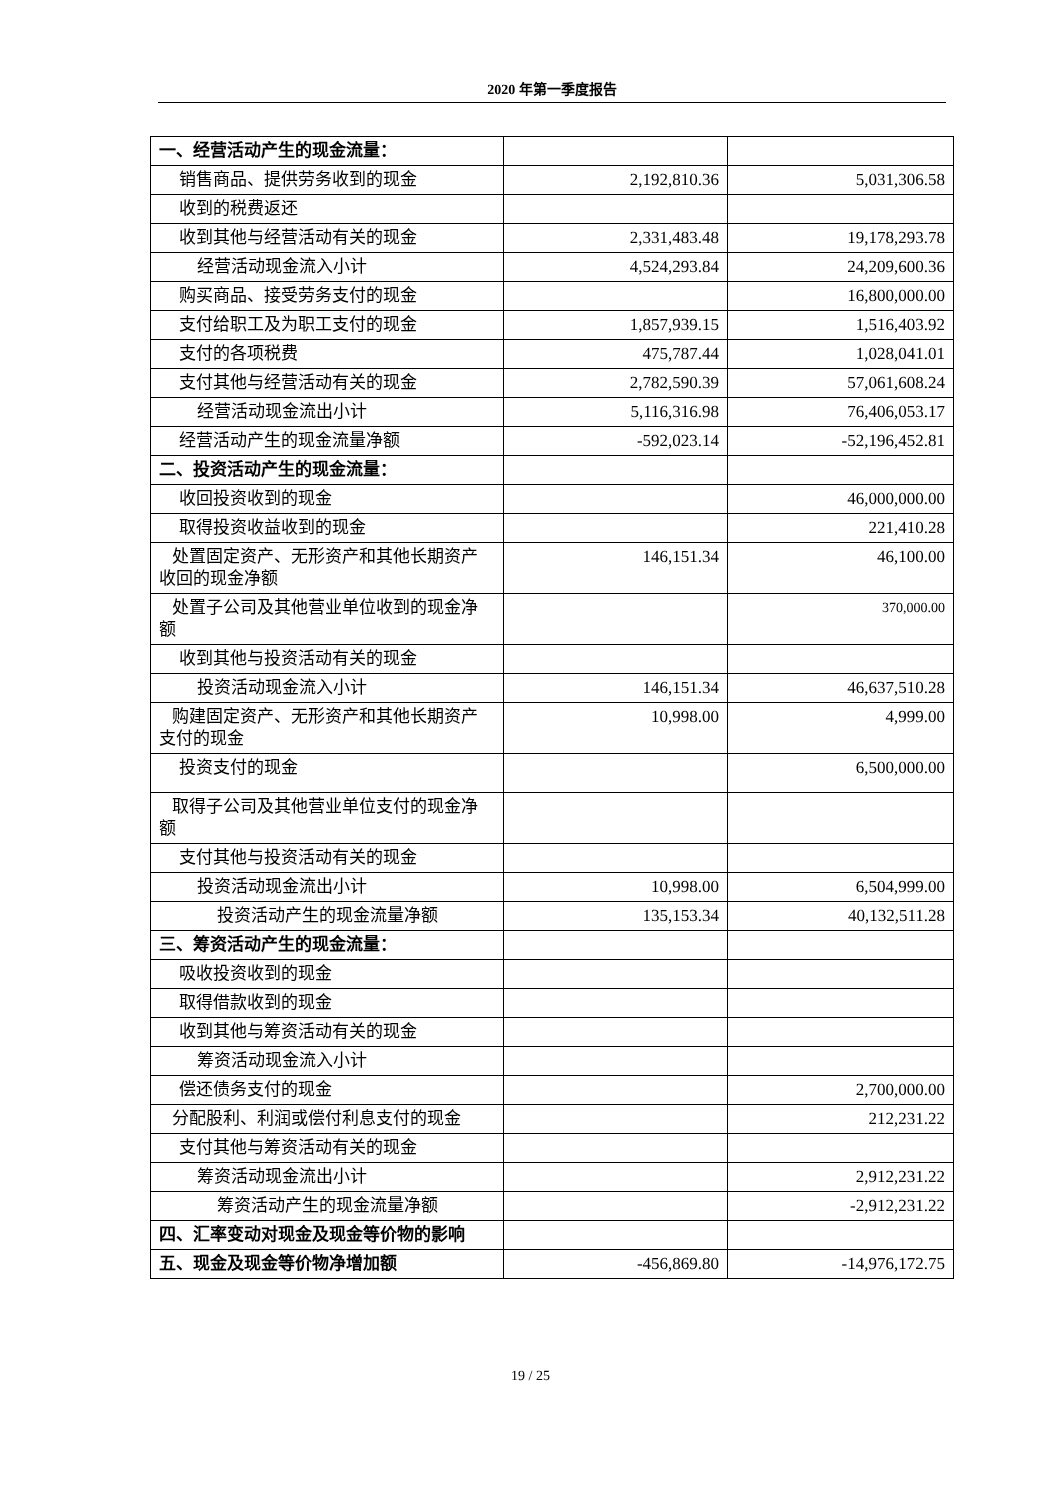2020 年第一季度报告
| 一、经营活动产生的现金流量： | | |
| 销售商品、提供劳务收到的现金 | 2,192,810.36 | 5,031,306.58 |
| 收到的税费返还 | | |
| 收到其他与经营活动有关的现金 | 2,331,483.48 | 19,178,293.78 |
| 经营活动现金流入小计 | 4,524,293.84 | 24,209,600.36 |
| 购买商品、接受劳务支付的现金 | | 16,800,000.00 |
| 支付给职工及为职工支付的现金 | 1,857,939.15 | 1,516,403.92 |
| 支付的各项税费 | 475,787.44 | 1,028,041.01 |
| 支付其他与经营活动有关的现金 | 2,782,590.39 | 57,061,608.24 |
| 经营活动现金流出小计 | 5,116,316.98 | 76,406,053.17 |
| 经营活动产生的现金流量净额 | -592,023.14 | -52,196,452.81 |
| 二、投资活动产生的现金流量： | | |
| 收回投资收到的现金 | | 46,000,000.00 |
| 取得投资收益收到的现金 | | 221,410.28 |
| 处置固定资产、无形资产和其他长期资产收回的现金净额 | 146,151.34 | 46,100.00 |
| 处置子公司及其他营业单位收到的现金净额 | | 370,000.00 |
| 收到其他与投资活动有关的现金 | | |
| 投资活动现金流入小计 | 146,151.34 | 46,637,510.28 |
| 购建固定资产、无形资产和其他长期资产支付的现金 | 10,998.00 | 4,999.00 |
| 投资支付的现金 | | 6,500,000.00 |
| 取得子公司及其他营业单位支付的现金净额 | | |
| 支付其他与投资活动有关的现金 | | |
| 投资活动现金流出小计 | 10,998.00 | 6,504,999.00 |
| 投资活动产生的现金流量净额 | 135,153.34 | 40,132,511.28 |
| 三、筹资活动产生的现金流量： | | |
| 吸收投资收到的现金 | | |
| 取得借款收到的现金 | | |
| 收到其他与筹资活动有关的现金 | | |
| 筹资活动现金流入小计 | | |
| 偿还债务支付的现金 | | 2,700,000.00 |
| 分配股利、利润或偿付利息支付的现金 | | 212,231.22 |
| 支付其他与筹资活动有关的现金 | | |
| 筹资活动现金流出小计 | | 2,912,231.22 |
| 筹资活动产生的现金流量净额 | | -2,912,231.22 |
| 四、汇率变动对现金及现金等价物的影响 | | |
| 五、现金及现金等价物净增加额 | -456,869.80 | -14,976,172.75 |
19 / 25